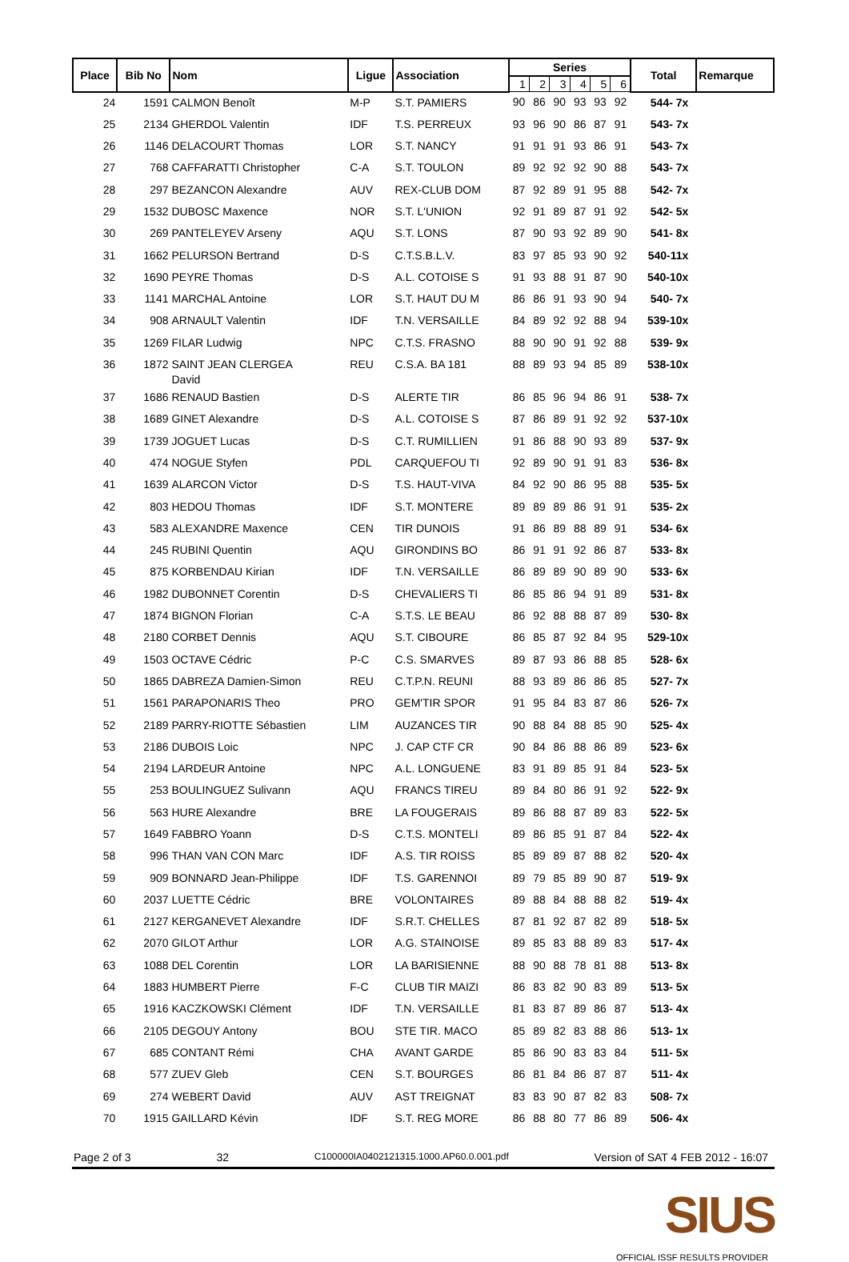| Place | Bib No | Nom | Ligue | Association | Series | | | | | | Total | Remarque |
| --- | --- | --- | --- | --- | --- | --- | --- | --- | --- | --- | --- | --- |
| | | | | | 1 | 2 | 3 | 4 | 5 | 6 | | |
| 24 | 1591 | CALMON Benoît | M-P | S.T. PAMIERS | 90 | 86 | 90 | 93 | 93 | 92 | 544- 7x | |
| 25 | 2134 | GHERDOL Valentin | IDF | T.S. PERREUX | 93 | 96 | 90 | 86 | 87 | 91 | 543- 7x | |
| 26 | 1146 | DELACOURT Thomas | LOR | S.T. NANCY | 91 | 91 | 91 | 93 | 86 | 91 | 543- 7x | |
| 27 | 768 | CAFFARATTI Christopher | C-A | S.T. TOULON | 89 | 92 | 92 | 92 | 90 | 88 | 543- 7x | |
| 28 | 297 | BEZANCON Alexandre | AUV | REX-CLUB DOM | 87 | 92 | 89 | 91 | 95 | 88 | 542- 7x | |
| 29 | 1532 | DUBOSC Maxence | NOR | S.T. L'UNION | 92 | 91 | 89 | 87 | 91 | 92 | 542- 5x | |
| 30 | 269 | PANTELEYEV Arseny | AQU | S.T. LONS | 87 | 90 | 93 | 92 | 89 | 90 | 541- 8x | |
| 31 | 1662 | PELURSON Bertrand | D-S | C.T.S.B.L.V. | 83 | 97 | 85 | 93 | 90 | 92 | 540-11x | |
| 32 | 1690 | PEYRE Thomas | D-S | A.L. COTOISE S | 91 | 93 | 88 | 91 | 87 | 90 | 540-10x | |
| 33 | 1141 | MARCHAL Antoine | LOR | S.T. HAUT DU M | 86 | 86 | 91 | 93 | 90 | 94 | 540- 7x | |
| 34 | 908 | ARNAULT Valentin | IDF | T.N. VERSAILLE | 84 | 89 | 92 | 92 | 88 | 94 | 539-10x | |
| 35 | 1269 | FILAR Ludwig | NPC | C.T.S. FRASNO | 88 | 90 | 90 | 91 | 92 | 88 | 539- 9x | |
| 36 | 1872 | SAINT JEAN CLERGEA David | REU | C.S.A. BA 181 | 88 | 89 | 93 | 94 | 85 | 89 | 538-10x | |
| 37 | 1686 | RENAUD Bastien | D-S | ALERTE TIR | 86 | 85 | 96 | 94 | 86 | 91 | 538- 7x | |
| 38 | 1689 | GINET Alexandre | D-S | A.L. COTOISE S | 87 | 86 | 89 | 91 | 92 | 92 | 537-10x | |
| 39 | 1739 | JOGUET Lucas | D-S | C.T. RUMILLIEN | 91 | 86 | 88 | 90 | 93 | 89 | 537- 9x | |
| 40 | 474 | NOGUE Styfen | PDL | CARQUEFOU TI | 92 | 89 | 90 | 91 | 91 | 83 | 536- 8x | |
| 41 | 1639 | ALARCON Victor | D-S | T.S. HAUT-VIVA | 84 | 92 | 90 | 86 | 95 | 88 | 535- 5x | |
| 42 | 803 | HEDOU Thomas | IDF | S.T. MONTERE | 89 | 89 | 89 | 86 | 91 | 91 | 535- 2x | |
| 43 | 583 | ALEXANDRE Maxence | CEN | TIR DUNOIS | 91 | 86 | 89 | 88 | 89 | 91 | 534- 6x | |
| 44 | 245 | RUBINI Quentin | AQU | GIRONDINS BO | 86 | 91 | 91 | 92 | 86 | 87 | 533- 8x | |
| 45 | 875 | KORBENDAU Kirian | IDF | T.N. VERSAILLE | 86 | 89 | 89 | 90 | 89 | 90 | 533- 6x | |
| 46 | 1982 | DUBONNET Corentin | D-S | CHEVALIERS TI | 86 | 85 | 86 | 94 | 91 | 89 | 531- 8x | |
| 47 | 1874 | BIGNON Florian | C-A | S.T.S. LE BEAU | 86 | 92 | 88 | 88 | 87 | 89 | 530- 8x | |
| 48 | 2180 | CORBET Dennis | AQU | S.T. CIBOURE | 86 | 85 | 87 | 92 | 84 | 95 | 529-10x | |
| 49 | 1503 | OCTAVE Cédric | P-C | C.S. SMARVES | 89 | 87 | 93 | 86 | 88 | 85 | 528- 6x | |
| 50 | 1865 | DABREZA Damien-Simon | REU | C.T.P.N. REUNI | 88 | 93 | 89 | 86 | 86 | 85 | 527- 7x | |
| 51 | 1561 | PARAPONARIS Theo | PRO | GEM'TIR SPOR | 91 | 95 | 84 | 83 | 87 | 86 | 526- 7x | |
| 52 | 2189 | PARRY-RIOTTE Sébastien | LIM | AUZANCES TIR | 90 | 88 | 84 | 88 | 85 | 90 | 525- 4x | |
| 53 | 2186 | DUBOIS Loic | NPC | J. CAP CTF CR | 90 | 84 | 86 | 88 | 86 | 89 | 523- 6x | |
| 54 | 2194 | LARDEUR Antoine | NPC | A.L. LONGUENE | 83 | 91 | 89 | 85 | 91 | 84 | 523- 5x | |
| 55 | 253 | BOULINGUEZ Sulivann | AQU | FRANCS TIREU | 89 | 84 | 80 | 86 | 91 | 92 | 522- 9x | |
| 56 | 563 | HURE Alexandre | BRE | LA FOUGERAIS | 89 | 86 | 88 | 87 | 89 | 83 | 522- 5x | |
| 57 | 1649 | FABBRO Yoann | D-S | C.T.S. MONTELI | 89 | 86 | 85 | 91 | 87 | 84 | 522- 4x | |
| 58 | 996 | THAN VAN CON Marc | IDF | A.S. TIR ROISS | 85 | 89 | 89 | 87 | 88 | 82 | 520- 4x | |
| 59 | 909 | BONNARD Jean-Philippe | IDF | T.S. GARENNOI | 89 | 79 | 85 | 89 | 90 | 87 | 519- 9x | |
| 60 | 2037 | LUETTE Cédric | BRE | VOLONTAIRES | 89 | 88 | 84 | 88 | 88 | 82 | 519- 4x | |
| 61 | 2127 | KERGANEVET Alexandre | IDF | S.R.T. CHELLES | 87 | 81 | 92 | 87 | 82 | 89 | 518- 5x | |
| 62 | 2070 | GILOT Arthur | LOR | A.G. STAINOISE | 89 | 85 | 83 | 88 | 89 | 83 | 517- 4x | |
| 63 | 1088 | DEL Corentin | LOR | LA BARISIENNE | 88 | 90 | 88 | 78 | 81 | 88 | 513- 8x | |
| 64 | 1883 | HUMBERT Pierre | F-C | CLUB TIR MAIZI | 86 | 83 | 82 | 90 | 83 | 89 | 513- 5x | |
| 65 | 1916 | KACZKOWSKI Clément | IDF | T.N. VERSAILLE | 81 | 83 | 87 | 89 | 86 | 87 | 513- 4x | |
| 66 | 2105 | DEGOUY Antony | BOU | STE TIR. MACO | 85 | 89 | 82 | 83 | 88 | 86 | 513- 1x | |
| 67 | 685 | CONTANT Rémi | CHA | AVANT GARDE | 85 | 86 | 90 | 83 | 83 | 84 | 511- 5x | |
| 68 | 577 | ZUEV Gleb | CEN | S.T. BOURGES | 86 | 81 | 84 | 86 | 87 | 87 | 511- 4x | |
| 69 | 274 | WEBERT David | AUV | AST TREIGNAT | 83 | 83 | 90 | 87 | 82 | 83 | 508- 7x | |
| 70 | 1915 | GAILLARD Kévin | IDF | S.T. REG MORE | 86 | 88 | 80 | 77 | 86 | 89 | 506- 4x | |
Page 2 of 3 32 C100000IA0402121315.1000.AP60.0.001.pdf Version of SAT 4 FEB 2012 - 16:07
SIUS
OFFICIAL ISSF RESULTS PROVIDER